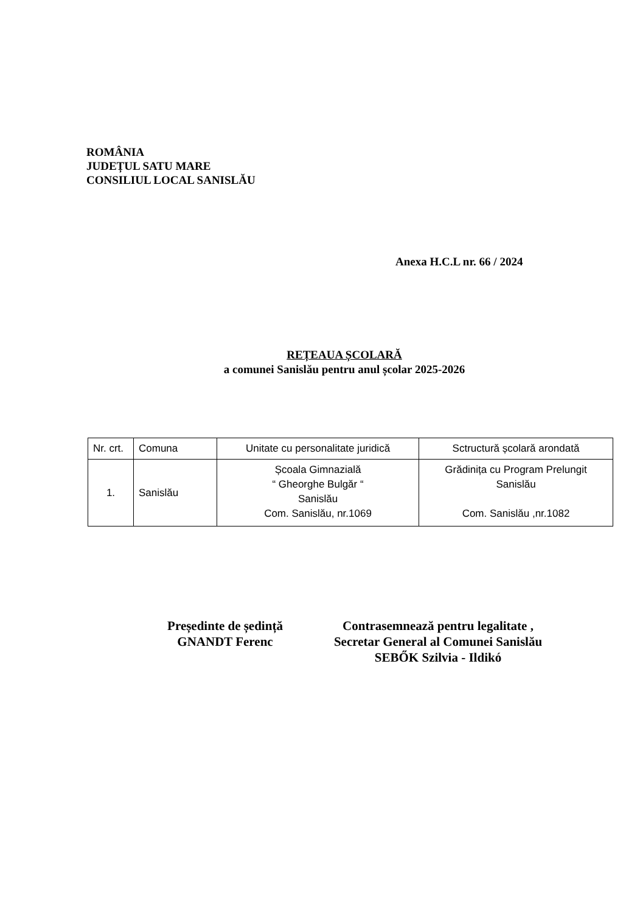ROMÂNIA
JUDEȚUL SATU MARE
CONSILIUL LOCAL SANISLĂU
Anexa H.C.L nr. 66 / 2024
REȚEAUA ȘCOLARĂ
a comunei Sanislău pentru anul școlar 2025-2026
| Nr. crt. | Comuna | Unitate cu personalitate juridică | Sctructură școlară arondată |
| --- | --- | --- | --- |
| 1. | Sanislău | Școala Gimnazială “ Gheorghe Bulgăr “ Sanislău Com. Sanislău, nr.1069 | Grădinița cu Program Prelungit Sanislău Com. Sanislău ,nr.1082 |
Președinte de ședință
GNANDT Ferenc
Contrasemnează pentru legalitate ,
Secretar General al Comunei Sanislău
SEBŐK Szilvia - Ildikó